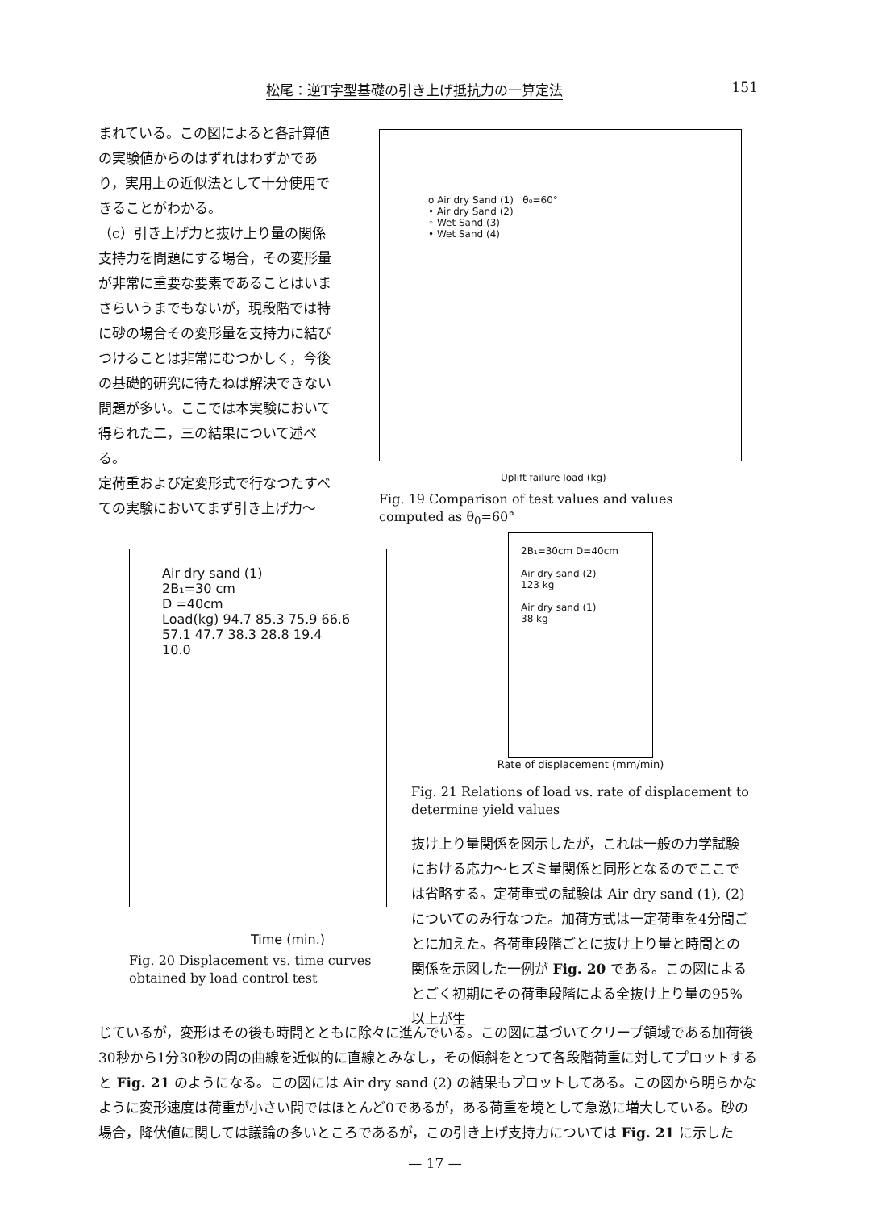松尾：逆T字型基礎の引き上げ抵抗力の一算定法 151
まれている。この図によると各計算値の実験値からのはずれはわずかであり，実用上の近似法として十分使用できることがわかる。
（c）引き上げ力と抜け上り量の関係
支持力を問題にする場合，その変形量が非常に重要な要素であることはいまさらいうまでもないが，現段階では特に砂の場合その変形量を支持力に結びつけることは非常にむつかしく，今後の基礎的研究に待たねば解決できない問題が多い。ここでは本実験において得られた二，三の結果について述べる。
定荷重および定変形式で行なつたすべての実験においてまず引き上げ力～
o Air dry Sand (1) θ₀=60°
• Air dry Sand (2)
◦ Wet Sand (3)
• Wet Sand (4)
Uplift failure load (kg)
Fig. 19 Comparison of test values and values computed as θ<sub>0</sub>=60°
Air dry sand (1)
2B₁=30 cm
D =40cm
Load(kg) 94.7 85.3 75.9 66.6 57.1 47.7 38.3 28.8 19.4 10.0
Time (min.)
Fig. 20 Displacement vs. time curves obtained by load control test
2B₁=30cm D=40cm
Air dry sand (2)
123 kg
Air dry sand (1)
38 kg
Rate of displacement (mm/min)
Fig. 21 Relations of load vs. rate of displacement to determine yield values
抜け上り量関係を図示したが，これは一般の力学試験における応力～ヒズミ量関係と同形となるのでここでは省略する。定荷重式の試験は Air dry sand (1), (2) についてのみ行なつた。加荷方式は一定荷重を4分間ごとに加えた。各荷重段階ごとに抜け上り量と時間との関係を示図した一例が Fig. 20 である。この図によるとごく初期にその荷重段階による全抜け上り量の95%以上が生
じているが，変形はその後も時間とともに除々に進んでいる。この図に基づいてクリープ領域である加荷後30秒から1分30秒の間の曲線を近似的に直線とみなし，その傾斜をとつて各段階荷重に対してプロットすると Fig. 21 のようになる。この図には Air dry sand (2) の結果もプロットしてある。この図から明らかなように変形速度は荷重が小さい間ではほとんど0であるが，ある荷重を境として急激に増大している。砂の場合，降伏値に関しては議論の多いところであるが，この引き上げ支持力については Fig. 21 に示した
— 17 —